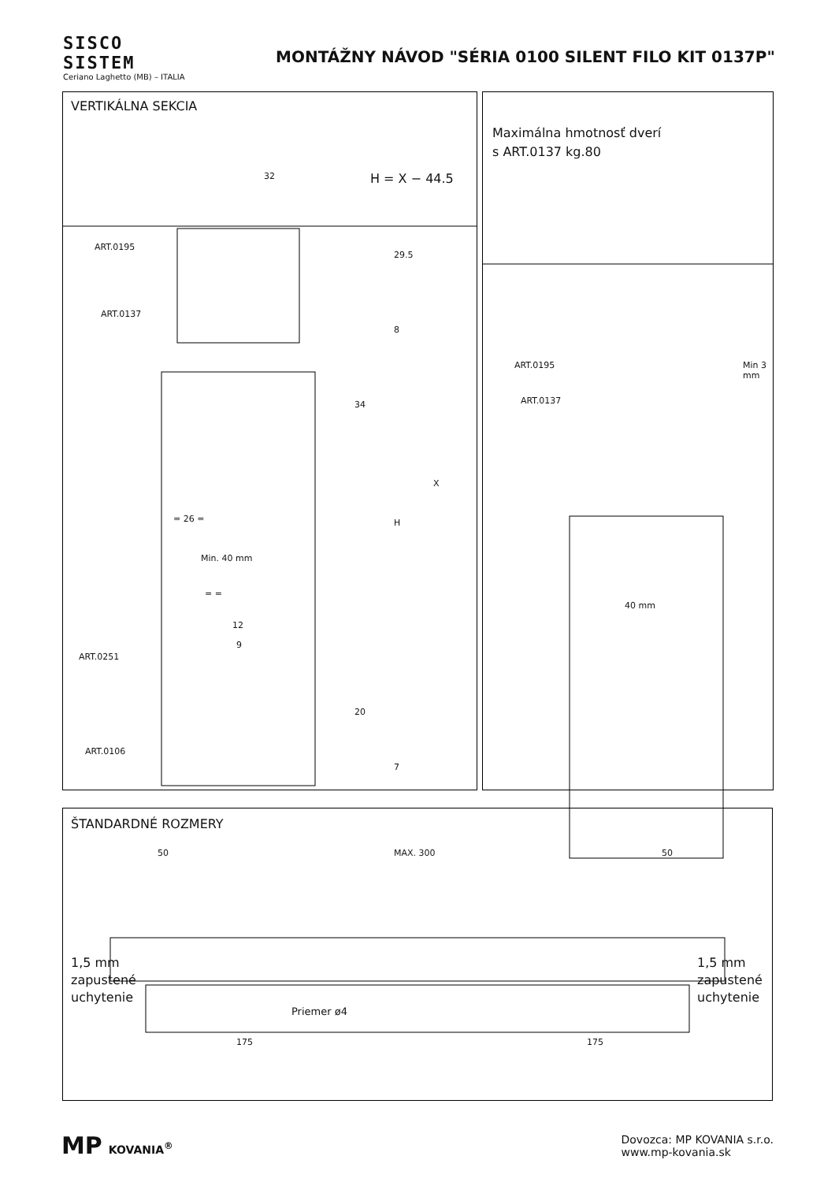SISCO
SISTEM
Ceriano Laghetto (MB) – ITALIA
MONTÁŽNY NÁVOD "SÉRIA 0100 SILENT FILO KIT 0137P"
VERTIKÁLNA SEKCIA
H = X − 44.5
ART.0195
ART.0137
ART.0251
ART.0106
32
29.5
8
34
X
H
= 26 =
Min. 40 mm
= =
12
9
20
7
Maximálna hmotnosť dverí
s ART.0137 kg.80
ART.0195
ART.0137
Min 3 mm
40 mm
ŠTANDARDNÉ ROZMERY
50 MAX. 300 50
1,5 mm
zapustené
uchytenie
1,5 mm
zapustené
uchytenie
Priemer ø4
175 175
MP KOVANIA<sup>®</sup>
Dovozca: MP KOVANIA s.r.o.
www.mp-kovania.sk